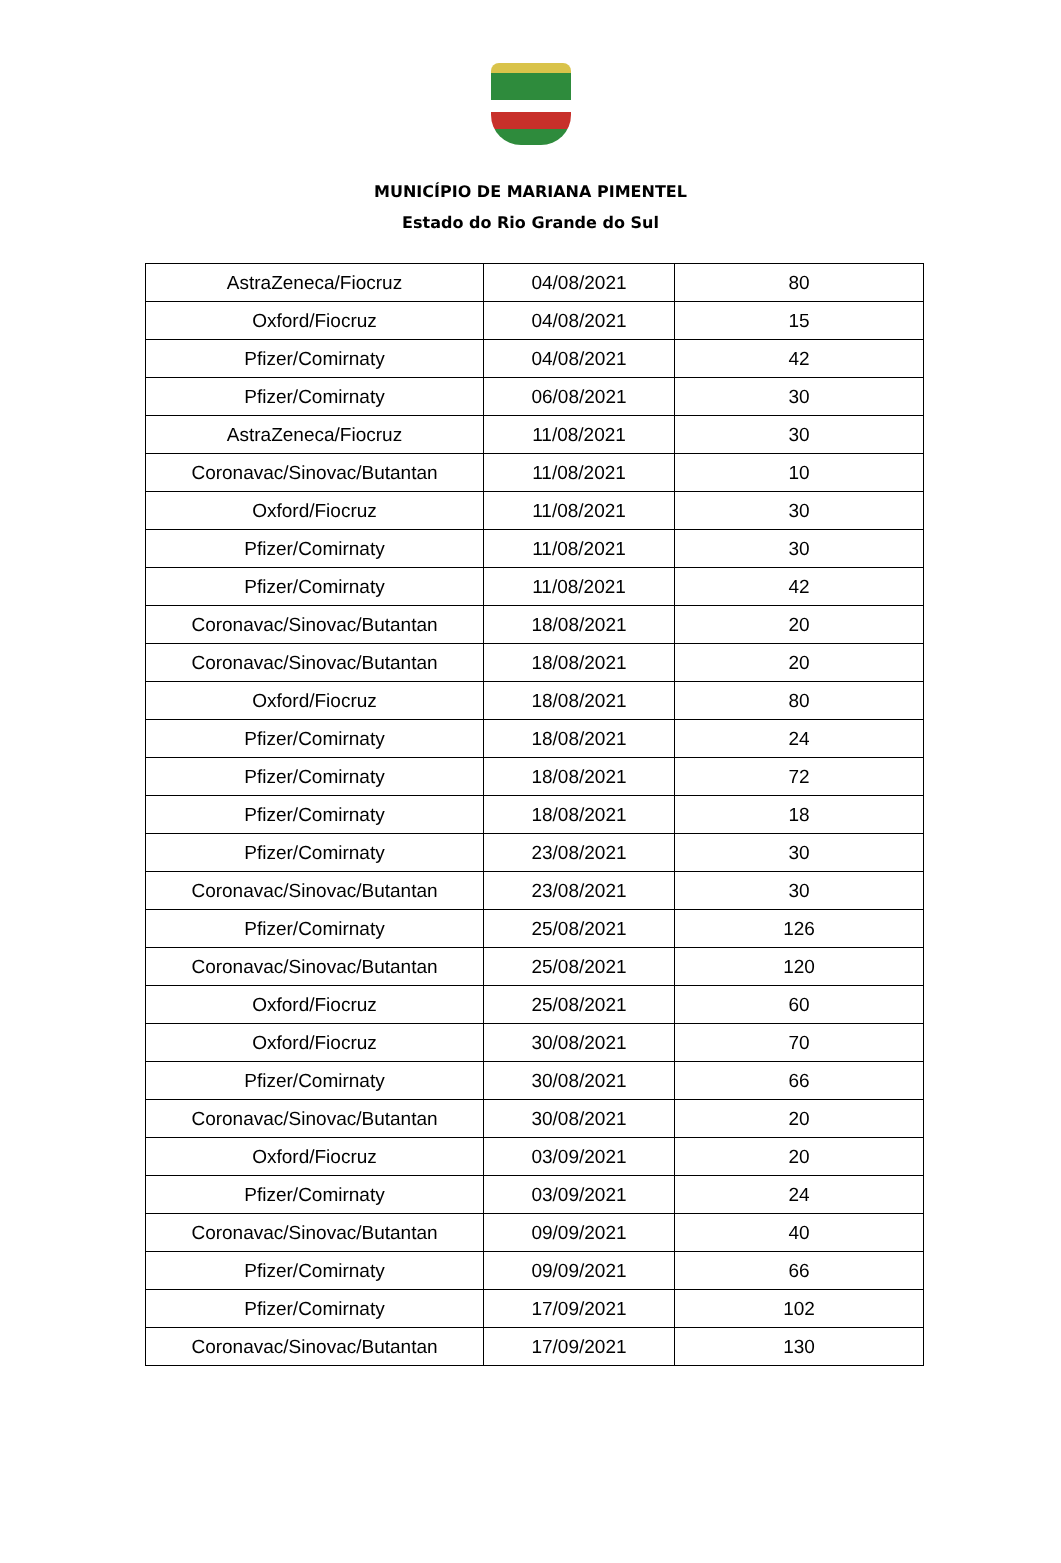MUNICÍPIO DE MARIANA PIMENTEL
Estado do Rio Grande do Sul
| AstraZeneca/Fiocruz | 04/08/2021 | 80 |
| Oxford/Fiocruz | 04/08/2021 | 15 |
| Pfizer/Comirnaty | 04/08/2021 | 42 |
| Pfizer/Comirnaty | 06/08/2021 | 30 |
| AstraZeneca/Fiocruz | 11/08/2021 | 30 |
| Coronavac/Sinovac/Butantan | 11/08/2021 | 10 |
| Oxford/Fiocruz | 11/08/2021 | 30 |
| Pfizer/Comirnaty | 11/08/2021 | 30 |
| Pfizer/Comirnaty | 11/08/2021 | 42 |
| Coronavac/Sinovac/Butantan | 18/08/2021 | 20 |
| Coronavac/Sinovac/Butantan | 18/08/2021 | 20 |
| Oxford/Fiocruz | 18/08/2021 | 80 |
| Pfizer/Comirnaty | 18/08/2021 | 24 |
| Pfizer/Comirnaty | 18/08/2021 | 72 |
| Pfizer/Comirnaty | 18/08/2021 | 18 |
| Pfizer/Comirnaty | 23/08/2021 | 30 |
| Coronavac/Sinovac/Butantan | 23/08/2021 | 30 |
| Pfizer/Comirnaty | 25/08/2021 | 126 |
| Coronavac/Sinovac/Butantan | 25/08/2021 | 120 |
| Oxford/Fiocruz | 25/08/2021 | 60 |
| Oxford/Fiocruz | 30/08/2021 | 70 |
| Pfizer/Comirnaty | 30/08/2021 | 66 |
| Coronavac/Sinovac/Butantan | 30/08/2021 | 20 |
| Oxford/Fiocruz | 03/09/2021 | 20 |
| Pfizer/Comirnaty | 03/09/2021 | 24 |
| Coronavac/Sinovac/Butantan | 09/09/2021 | 40 |
| Pfizer/Comirnaty | 09/09/2021 | 66 |
| Pfizer/Comirnaty | 17/09/2021 | 102 |
| Coronavac/Sinovac/Butantan | 17/09/2021 | 130 |